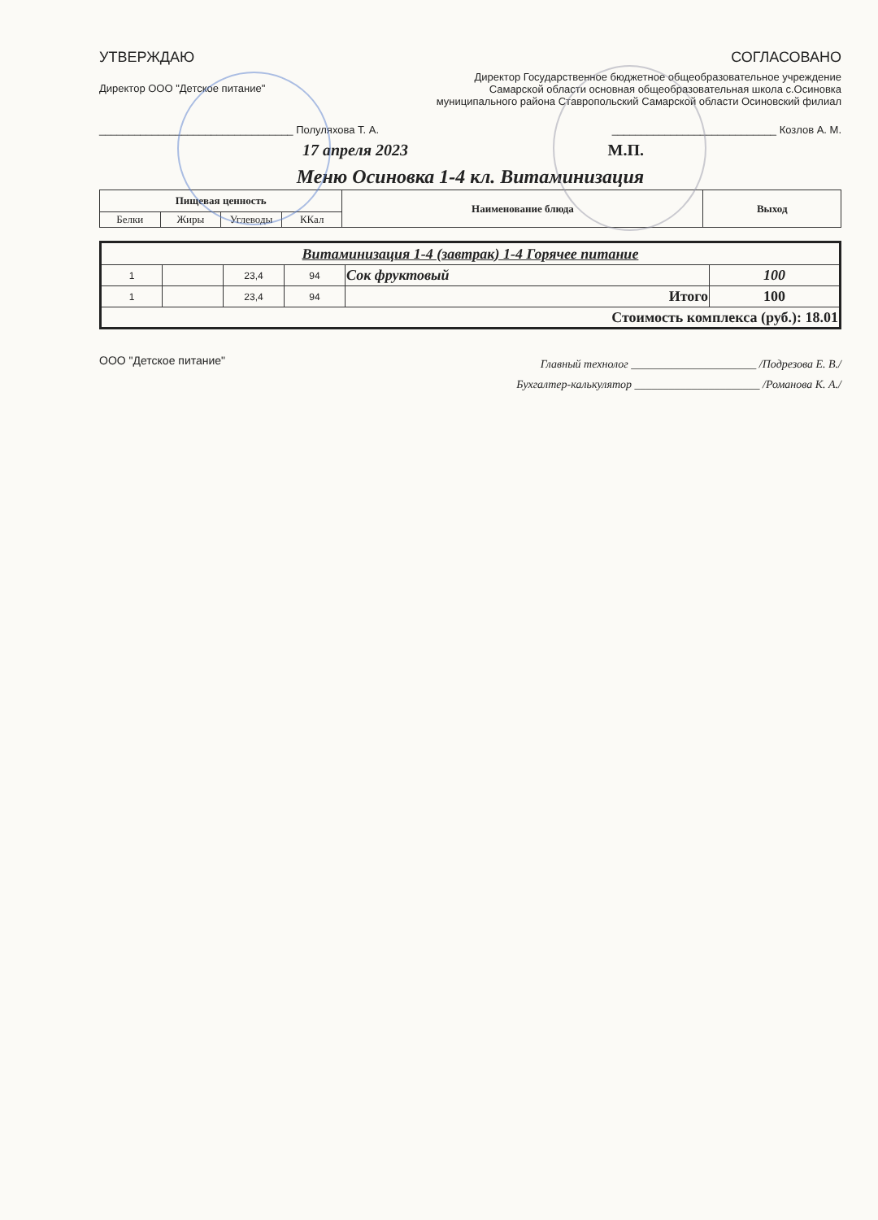УТВЕРЖДАЮ СОГЛАСОВАНО
Директор ООО "Детское питание"
Директор Государственное бюджетное общеобразовательное учреждение Самарской области основная общеобразовательная школа с.Осиновка муниципального района Ставропольский Самарской области Осиновский филиал
_________________________________ Полуляхова Т. А.
____________________________ Козлов А. М.
17 апреля 2023 М.П.
Меню Осиновка 1-4 кл. Витаминизация
| Пищевая ценность | | | | Наименование блюда | Выход |
| --- | --- | --- | --- | --- | --- |
| Белки | Жиры | Углеводы | ККал | | |
| Витаминизация 1-4 (завтрак) 1-4 Горячее питание | | | | | |
| 1 | | 23,4 | 94 | Сок фруктовый | 100 |
| 1 | | 23,4 | 94 | Итого | 100 |
| Стоимость комплекса (руб.): 18.01 | | | | | |
ООО "Детское питание"
Главный технолог ______________________ /Подрезова Е. В./
Бухгалтер-калькулятор ______________________ /Романова К. А./